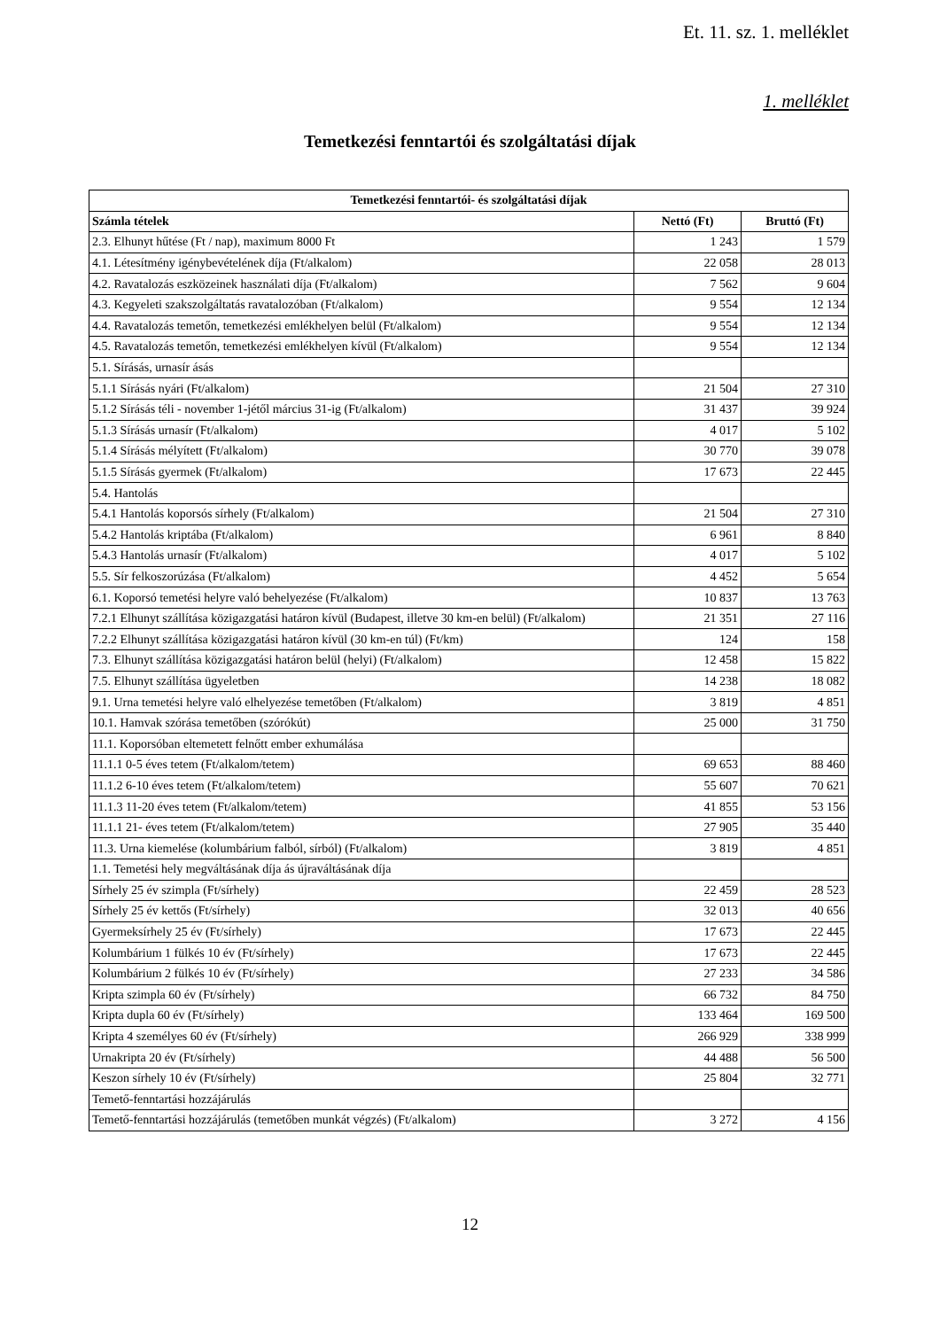Et. 11. sz. 1. melléklet
1. melléklet
Temetkezési fenntartói és szolgáltatási díjak
| Temetkezési fenntartói- és szolgáltatási díjak | | |
| --- | --- | --- |
| Számla tételek | Nettó (Ft) | Bruttó (Ft) |
| 2.3. Elhunyt hűtése (Ft / nap), maximum 8000 Ft | 1 243 | 1 579 |
| 4.1. Létesítmény igénybevételének díja (Ft/alkalom) | 22 058 | 28 013 |
| 4.2. Ravatalozás eszközeinek használati díja (Ft/alkalom) | 7 562 | 9 604 |
| 4.3. Kegyeleti szakszolgáltatás ravatalozóban (Ft/alkalom) | 9 554 | 12 134 |
| 4.4. Ravatalozás temetőn, temetkezési emlékhelyen belül (Ft/alkalom) | 9 554 | 12 134 |
| 4.5. Ravatalozás temetőn, temetkezési emlékhelyen kívül (Ft/alkalom) | 9 554 | 12 134 |
| 5.1. Sírásás, urnasír ásás | | |
| 5.1.1 Sírásás nyári (Ft/alkalom) | 21 504 | 27 310 |
| 5.1.2 Sírásás téli - november 1-jétől március 31-ig (Ft/alkalom) | 31 437 | 39 924 |
| 5.1.3 Sírásás urnasír (Ft/alkalom) | 4 017 | 5 102 |
| 5.1.4 Sírásás mélyített (Ft/alkalom) | 30 770 | 39 078 |
| 5.1.5 Sírásás gyermek (Ft/alkalom) | 17 673 | 22 445 |
| 5.4. Hantolás | | |
| 5.4.1 Hantolás koporsós sírhely (Ft/alkalom) | 21 504 | 27 310 |
| 5.4.2 Hantolás kriptába (Ft/alkalom) | 6 961 | 8 840 |
| 5.4.3 Hantolás urnasír (Ft/alkalom) | 4 017 | 5 102 |
| 5.5. Sír felkoszorúzása (Ft/alkalom) | 4 452 | 5 654 |
| 6.1. Koporsó temetési helyre való behelyezése (Ft/alkalom) | 10 837 | 13 763 |
| 7.2.1 Elhunyt szállítása közigazgatási határon kívül (Budapest, illetve 30 km-en belül) (Ft/alkalom) | 21 351 | 27 116 |
| 7.2.2 Elhunyt szállítása közigazgatási határon kívül (30 km-en túl) (Ft/km) | 124 | 158 |
| 7.3. Elhunyt szállítása közigazgatási határon belül (helyi) (Ft/alkalom) | 12 458 | 15 822 |
| 7.5. Elhunyt szállítása ügyeletben | 14 238 | 18 082 |
| 9.1. Urna temetési helyre való elhelyezése temetőben (Ft/alkalom) | 3 819 | 4 851 |
| 10.1. Hamvak szórása temetőben (szórókút) | 25 000 | 31 750 |
| 11.1. Koporsóban eltemetett felnőtt ember exhumálása | | |
| 11.1.1 0-5 éves tetem (Ft/alkalom/tetem) | 69 653 | 88 460 |
| 11.1.2 6-10 éves tetem (Ft/alkalom/tetem) | 55 607 | 70 621 |
| 11.1.3 11-20 éves tetem (Ft/alkalom/tetem) | 41 855 | 53 156 |
| 11.1.1 21- éves tetem (Ft/alkalom/tetem) | 27 905 | 35 440 |
| 11.3. Urna kiemelése (kolumbárium falból, sírból) (Ft/alkalom) | 3 819 | 4 851 |
| 1.1. Temetési hely megváltásának díja ás újraváltásának díja | | |
| Sírhely 25 év szimpla (Ft/sírhely) | 22 459 | 28 523 |
| Sírhely 25 év kettős (Ft/sírhely) | 32 013 | 40 656 |
| Gyermeksírhely 25 év (Ft/sírhely) | 17 673 | 22 445 |
| Kolumbárium 1 fülkés 10 év (Ft/sírhely) | 17 673 | 22 445 |
| Kolumbárium 2 fülkés 10 év (Ft/sírhely) | 27 233 | 34 586 |
| Kripta szimpla 60 év (Ft/sírhely) | 66 732 | 84 750 |
| Kripta dupla 60 év (Ft/sírhely) | 133 464 | 169 500 |
| Kripta 4 személyes 60 év (Ft/sírhely) | 266 929 | 338 999 |
| Urnakripta 20 év (Ft/sírhely) | 44 488 | 56 500 |
| Keszon sírhely 10 év (Ft/sírhely) | 25 804 | 32 771 |
| Temető-fenntartási hozzájárulás | | |
| Temető-fenntartási hozzájárulás (temetőben munkát végzés) (Ft/alkalom) | 3 272 | 4 156 |
12